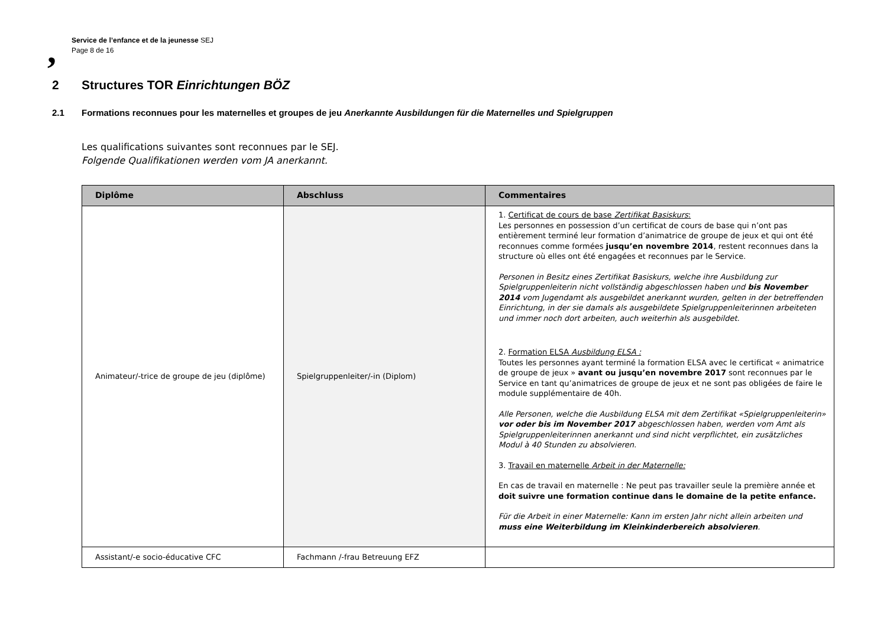,
Service de l’enfance et de la jeunesse SEJ
Page 8 de 16
2 Structures TOR Einrichtungen BÖZ
2.1 Formations reconnues pour les maternelles et groupes de jeu Anerkannte Ausbildungen für die Maternelles und Spielgruppen
Les qualifications suivantes sont reconnues par le SEJ.
Folgende Qualifikationen werden vom JA anerkannt.
| Diplôme | Abschluss | Commentaires |
| --- | --- | --- |
| Animateur/-trice de groupe de jeu (diplôme) | Spielgruppenleiter/-in (Diplom) | 1. Certificat de cours de base Zertifikat Basiskurs : Les personnes en possession d’un certificat de cours de base qui n’ont pas entièrement terminé leur formation d’animatrice de groupe de jeux et qui ont été reconnues comme formées jusqu’en novembre 2014 , restent reconnues dans la structure où elles ont été engagées et reconnues par le Service. Personen in Besitz eines Zertifikat Basiskurs, welche ihre Ausbildung zur Spielgruppenleiterin nicht vollständig abgeschlossen haben und bis November 2014 vom Jugendamt als ausgebildet anerkannt wurden, gelten in der betreffenden Einrichtung, in der sie damals als ausgebildete Spielgruppenleiterinnen arbeiteten und immer noch dort arbeiten, auch weiterhin als ausgebildet. 2. Formation ELSA Ausbildung ELSA : Toutes les personnes ayant terminé la formation ELSA avec le certificat « animatrice de groupe de jeux » avant ou jusqu’en novembre 2017 sont reconnues par le Service en tant qu’animatrices de groupe de jeux et ne sont pas obligées de faire le module supplémentaire de 40h. Alle Personen, welche die Ausbildung ELSA mit dem Zertifikat «Spielgruppenleiterin» vor oder bis im November 2017 abgeschlossen haben, werden vom Amt als Spielgruppenleiterinnen anerkannt und sind nicht verpflichtet, ein zusätzliches Modul à 40 Stunden zu absolvieren. 3. Travail en maternelle Arbeit in der Maternelle: En cas de travail en maternelle : Ne peut pas travailler seule la première année et doit suivre une formation continue dans le domaine de la petite enfance. Für die Arbeit in einer Maternelle: Kann im ersten Jahr nicht allein arbeiten und muss eine Weiterbildung im Kleinkinderbereich absolvieren . |
| Assistant/-e socio-éducative CFC | Fachmann /-frau Betreuung EFZ | |